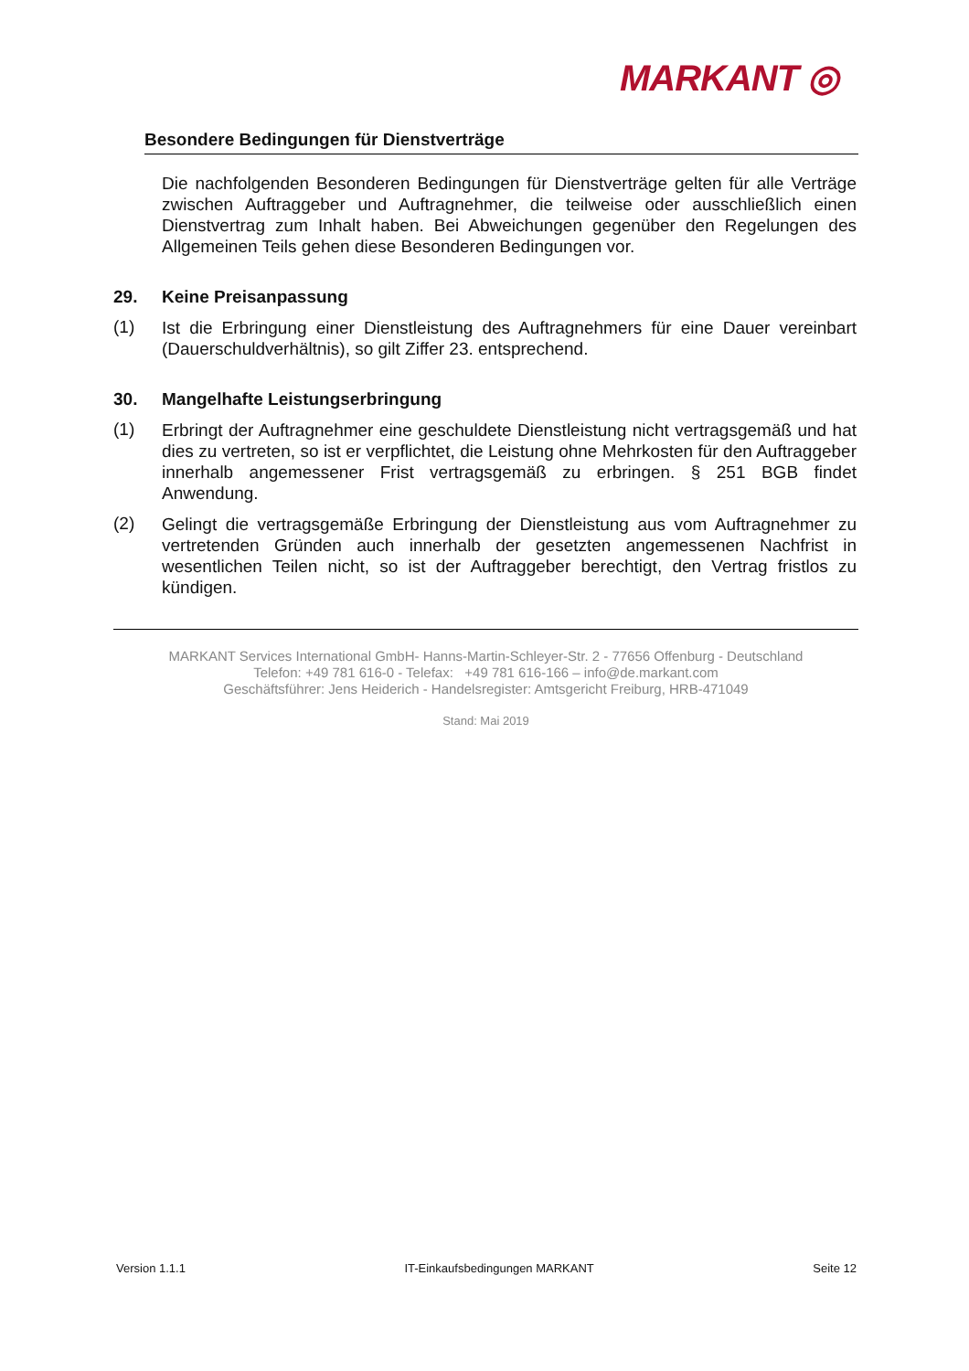MARKANT ◎
Besondere Bedingungen für Dienstverträge
Die nachfolgenden Besonderen Bedingungen für Dienstverträge gelten für alle Verträge zwischen Auftraggeber und Auftragnehmer, die teilweise oder ausschließlich einen Dienstvertrag zum Inhalt haben. Bei Abweichungen gegenüber den Regelungen des Allgemeinen Teils gehen diese Besonderen Bedingungen vor.
29. Keine Preisanpassung
(1)
Ist die Erbringung einer Dienstleistung des Auftragnehmers für eine Dauer vereinbart (Dauerschuldverhältnis), so gilt Ziffer 23. entsprechend.
30. Mangelhafte Leistungserbringung
(1)
Erbringt der Auftragnehmer eine geschuldete Dienstleistung nicht vertragsgemäß und hat dies zu vertreten, so ist er verpflichtet, die Leistung ohne Mehrkosten für den Auftraggeber innerhalb angemessener Frist vertragsgemäß zu erbringen. § 251 BGB findet Anwendung.
(2)
Gelingt die vertragsgemäße Erbringung der Dienstleistung aus vom Auftragnehmer zu vertretenden Gründen auch innerhalb der gesetzten angemessenen Nachfrist in wesentlichen Teilen nicht, so ist der Auftraggeber berechtigt, den Vertrag fristlos zu kündigen.
MARKANT Services International GmbH- Hanns-Martin-Schleyer-Str. 2 - 77656 Offenburg - Deutschland
Telefon: +49 781 616-0 - Telefax: +49 781 616-166 – info@de.markant.com
Geschäftsführer: Jens Heiderich - Handelsregister: Amtsgericht Freiburg, HRB-471049
Stand: Mai 2019
Version 1.1.1 IT-Einkaufsbedingungen MARKANT Seite 12